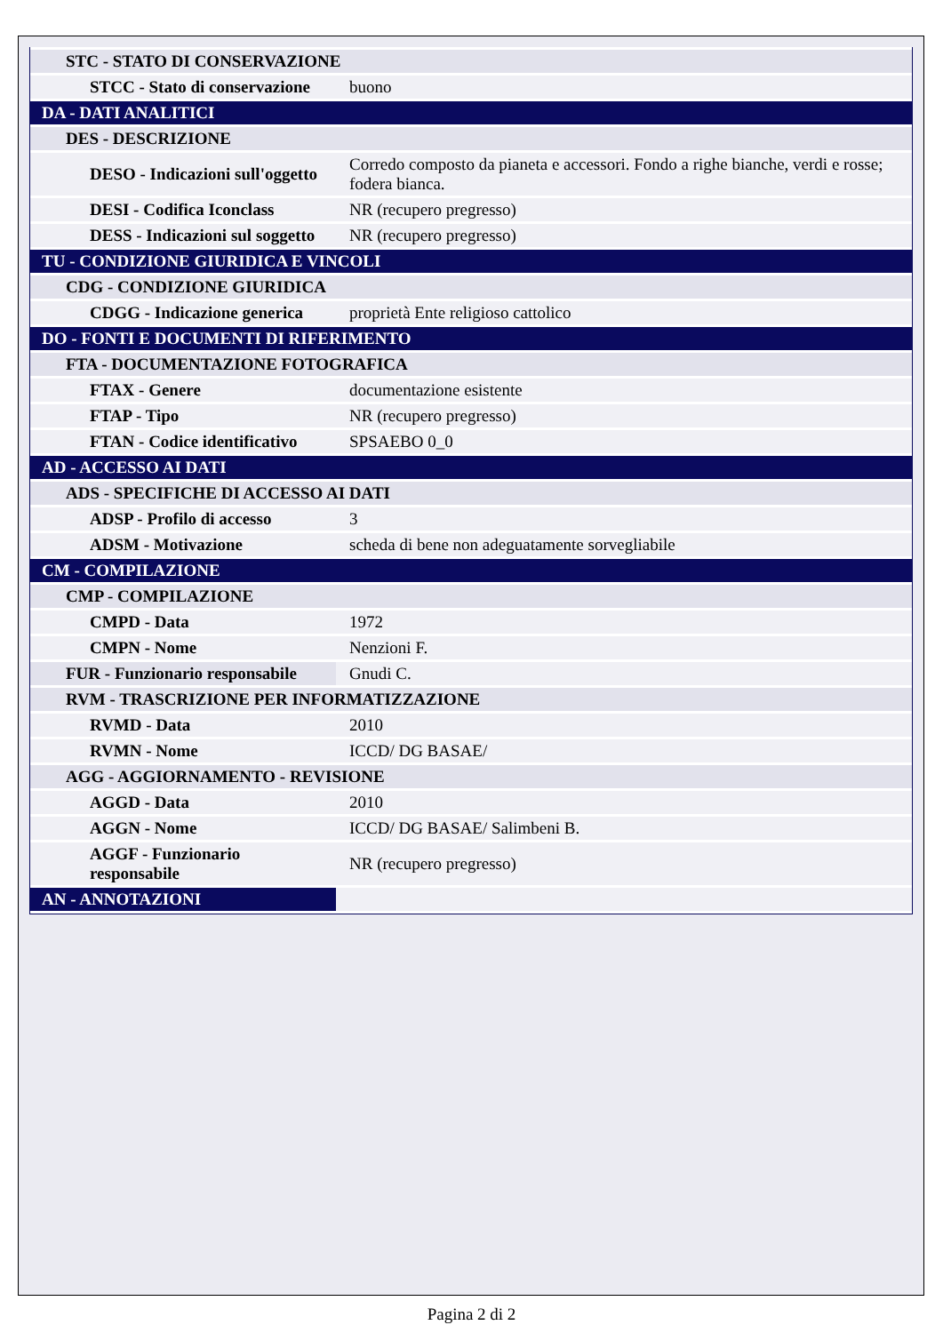| STC - STATO DI CONSERVAZIONE | |
| STCC - Stato di conservazione | buono |
| DA - DATI ANALITICI | |
| DES - DESCRIZIONE | |
| DESO - Indicazioni sull'oggetto | Corredo composto da pianeta e accessori. Fondo a righe bianche, verdi e rosse; fodera bianca. |
| DESI - Codifica Iconclass | NR (recupero pregresso) |
| DESS - Indicazioni sul soggetto | NR (recupero pregresso) |
| TU - CONDIZIONE GIURIDICA E VINCOLI | |
| CDG - CONDIZIONE GIURIDICA | |
| CDGG - Indicazione generica | proprietà Ente religioso cattolico |
| DO - FONTI E DOCUMENTI DI RIFERIMENTO | |
| FTA - DOCUMENTAZIONE FOTOGRAFICA | |
| FTAX - Genere | documentazione esistente |
| FTAP - Tipo | NR (recupero pregresso) |
| FTAN - Codice identificativo | SPSAEBO 0_0 |
| AD - ACCESSO AI DATI | |
| ADS - SPECIFICHE DI ACCESSO AI DATI | |
| ADSP - Profilo di accesso | 3 |
| ADSM - Motivazione | scheda di bene non adeguatamente sorvegliabile |
| CM - COMPILAZIONE | |
| CMP - COMPILAZIONE | |
| CMPD - Data | 1972 |
| CMPN - Nome | Nenzioni F. |
| FUR - Funzionario responsabile | Gnudi C. |
| RVM - TRASCRIZIONE PER INFORMATIZZAZIONE | |
| RVMD - Data | 2010 |
| RVMN - Nome | ICCD/ DG BASAE/ |
| AGG - AGGIORNAMENTO - REVISIONE | |
| AGGD - Data | 2010 |
| AGGN - Nome | ICCD/ DG BASAE/ Salimbeni B. |
| AGGF - Funzionario responsabile | NR (recupero pregresso) |
| AN - ANNOTAZIONI | |
Pagina 2 di 2